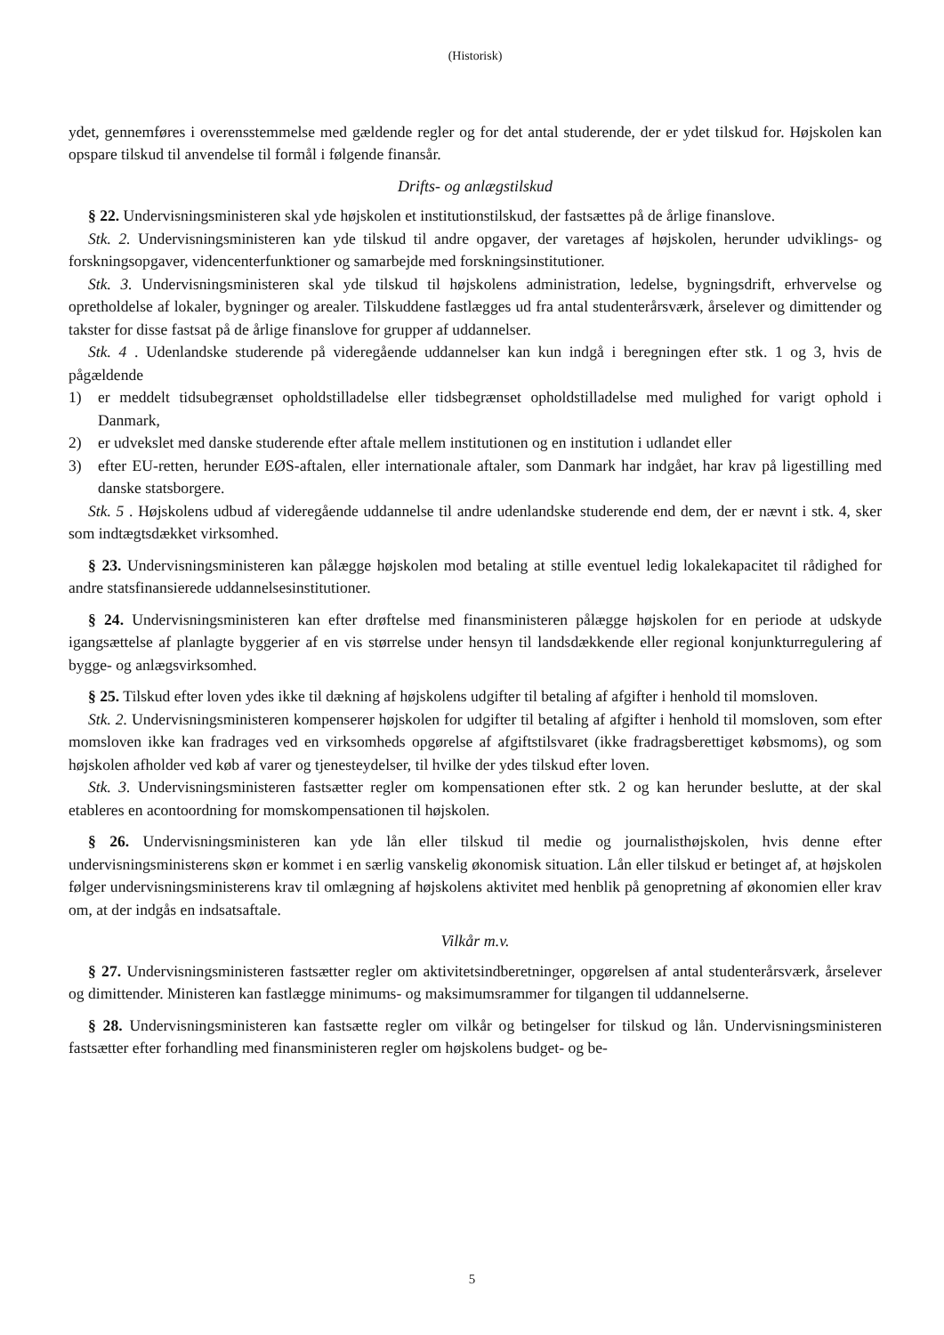(Historisk)
ydet, gennemføres i overensstemmelse med gældende regler og for det antal studerende, der er ydet tilskud for. Højskolen kan opspare tilskud til anvendelse til formål i følgende finansår.
Drifts- og anlægstilskud
§ 22. Undervisningsministeren skal yde højskolen et institutionstilskud, der fastsættes på de årlige finanslove.
Stk. 2. Undervisningsministeren kan yde tilskud til andre opgaver, der varetages af højskolen, herunder udviklings- og forskningsopgaver, videncenterfunktioner og samarbejde med forskningsinstitutioner.
Stk. 3. Undervisningsministeren skal yde tilskud til højskolens administration, ledelse, bygningsdrift, erhvervelse og opretholdelse af lokaler, bygninger og arealer. Tilskuddene fastlægges ud fra antal studenterårsværk, årselever og dimittender og takster for disse fastsat på de årlige finanslove for grupper af uddannelser.
Stk. 4 . Udenlandske studerende på videregående uddannelser kan kun indgå i beregningen efter stk. 1 og 3, hvis de pågældende
1) er meddelt tidsubegrænset opholdstilladelse eller tidsbegrænset opholdstilladelse med mulighed for varigt ophold i Danmark,
2) er udvekslet med danske studerende efter aftale mellem institutionen og en institution i udlandet eller
3) efter EU-retten, herunder EØS-aftalen, eller internationale aftaler, som Danmark har indgået, har krav på ligestilling med danske statsborgere.
Stk. 5 . Højskolens udbud af videregående uddannelse til andre udenlandske studerende end dem, der er nævnt i stk. 4, sker som indtægtsdækket virksomhed.
§ 23. Undervisningsministeren kan pålægge højskolen mod betaling at stille eventuel ledig lokalekapacitet til rådighed for andre statsfinansierede uddannelsesinstitutioner.
§ 24. Undervisningsministeren kan efter drøftelse med finansministeren pålægge højskolen for en periode at udskyde igangsættelse af planlagte byggerier af en vis størrelse under hensyn til landsdækkende eller regional konjunkturregulering af bygge- og anlægsvirksomhed.
§ 25. Tilskud efter loven ydes ikke til dækning af højskolens udgifter til betaling af afgifter i henhold til momsloven.
Stk. 2. Undervisningsministeren kompenserer højskolen for udgifter til betaling af afgifter i henhold til momsloven, som efter momsloven ikke kan fradrages ved en virksomheds opgørelse af afgiftstilsvaret (ikke fradragsberettiget købsmoms), og som højskolen afholder ved køb af varer og tjenesteydelser, til hvilke der ydes tilskud efter loven.
Stk. 3. Undervisningsministeren fastsætter regler om kompensationen efter stk. 2 og kan herunder beslutte, at der skal etableres en acontoordning for momskompensationen til højskolen.
§ 26. Undervisningsministeren kan yde lån eller tilskud til medie og journalisthøjskolen, hvis denne efter undervisningsministerens skøn er kommet i en særlig vanskelig økonomisk situation. Lån eller tilskud er betinget af, at højskolen følger undervisningsministerens krav til omlægning af højskolens aktivitet med henblik på genopretning af økonomien eller krav om, at der indgås en indsatsaftale.
Vilkår m.v.
§ 27. Undervisningsministeren fastsætter regler om aktivitetsindberetninger, opgørelsen af antal studenterårsværk, årselever og dimittender. Ministeren kan fastlægge minimums- og maksimumsrammer for tilgangen til uddannelserne.
§ 28. Undervisningsministeren kan fastsætte regler om vilkår og betingelser for tilskud og lån. Undervisningsministeren fastsætter efter forhandling med finansministeren regler om højskolens budget- og be-
5